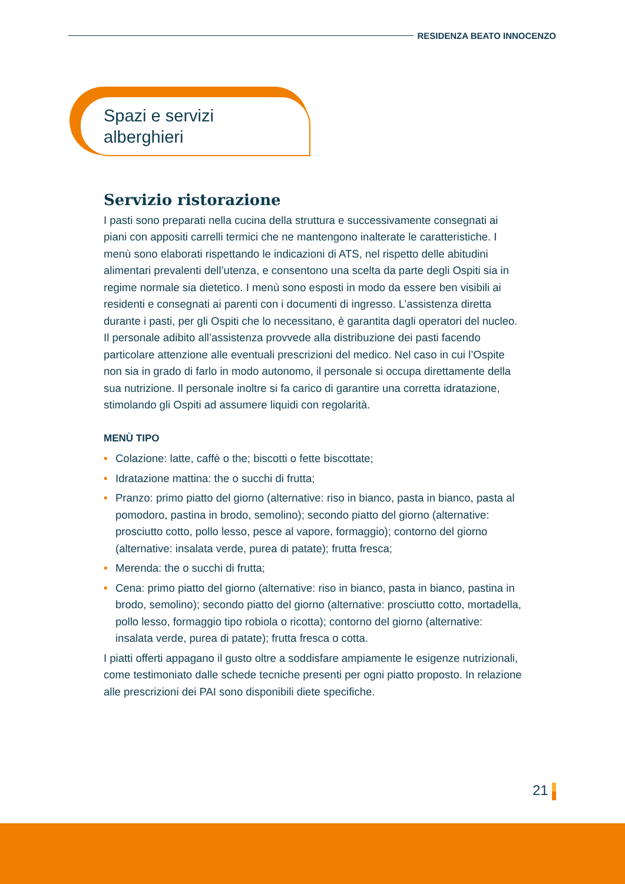RESIDENZA BEATO INNOCENZO
Spazi e servizi
alberghieri
Servizio ristorazione
I pasti sono preparati nella cucina della struttura e successivamente consegnati ai piani con appositi carrelli termici che ne mantengono inalterate le caratteristiche. I menù sono elaborati rispettando le indicazioni di ATS, nel rispetto delle abitudini alimentari prevalenti dell’utenza, e consentono una scelta da parte degli Ospiti sia in regime normale sia dietetico. I menù sono esposti in modo da essere ben visibili ai residenti e consegnati ai parenti con i documenti di ingresso. L’assistenza diretta durante i pasti, per gli Ospiti che lo necessitano, è garantita dagli operatori del nucleo. Il personale adibito all’assistenza provvede alla distribuzione dei pasti facendo particolare attenzione alle eventuali prescrizioni del medico. Nel caso in cui l’Ospite non sia in grado di farlo in modo autonomo, il personale si occupa direttamente della sua nutrizione. Il personale inoltre si fa carico di garantire una corretta idratazione, stimolando gli Ospiti ad assumere liquidi con regolarità.
MENÙ TIPO
• Colazione: latte, caffè o the; biscotti o fette biscottate;
• Idratazione mattina: the o succhi di frutta;
• Pranzo: primo piatto del giorno (alternative: riso in bianco, pasta in bianco, pasta al pomodoro, pastina in brodo, semolino); secondo piatto del giorno (alternative: prosciutto cotto, pollo lesso, pesce al vapore, formaggio); contorno del giorno (alternative: insalata verde, purea di patate); frutta fresca;
• Merenda: the o succhi di frutta;
• Cena: primo piatto del giorno (alternative: riso in bianco, pasta in bianco, pastina in brodo, semolino); secondo piatto del giorno (alternative: prosciutto cotto, mortadella, pollo lesso, formaggio tipo robiola o ricotta); contorno del giorno (alternative: insalata verde, purea di patate); frutta fresca o cotta.
I piatti offerti appagano il gusto oltre a soddisfare ampiamente le esigenze nutrizionali, come testimoniato dalle schede tecniche presenti per ogni piatto proposto. In relazione alle prescrizioni dei PAI sono disponibili diete specifiche.
21